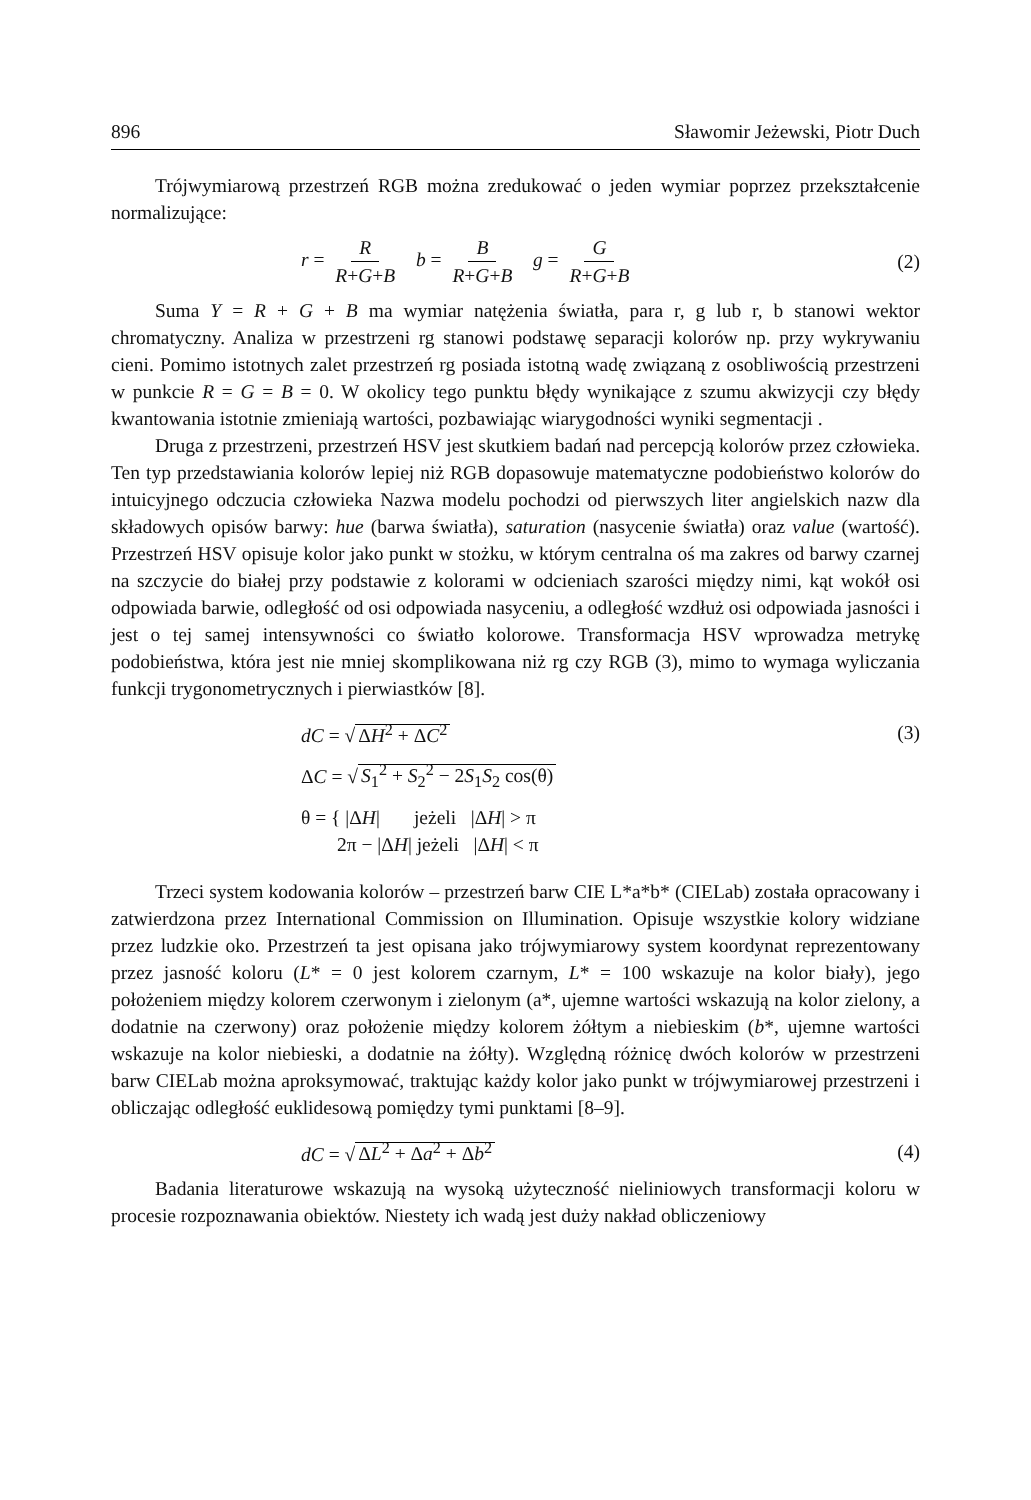896 Sławomir Jeżewski, Piotr Duch
Trójwymiarową przestrzeń RGB można zredukować o jeden wymiar poprzez przekształcenie normalizujące:
r = R R+G+B b = B R+G+B g = G R+G+B
(2)
Suma Y = R + G + B ma wymiar natężenia światła, para r, g lub r, b stanowi wektor chromatyczny. Analiza w przestrzeni rg stanowi podstawę separacji kolorów np. przy wykrywaniu cieni. Pomimo istotnych zalet przestrzeń rg posiada istotną wadę związaną z osobliwością przestrzeni w punkcie R = G = B = 0. W okolicy tego punktu błędy wynikające z szumu akwizycji czy błędy kwantowania istotnie zmieniają wartości, pozbawiając wiarygodności wyniki segmentacji .
Druga z przestrzeni, przestrzeń HSV jest skutkiem badań nad percepcją kolorów przez człowieka. Ten typ przedstawiania kolorów lepiej niż RGB dopasowuje matematyczne podobieństwo kolorów do intuicyjnego odczucia człowieka Nazwa modelu pochodzi od pierwszych liter angielskich nazw dla składowych opisów barwy: hue (barwa światła), saturation (nasycenie światła) oraz value (wartość). Przestrzeń HSV opisuje kolor jako punkt w stożku, w którym centralna oś ma zakres od barwy czarnej na szczycie do białej przy podstawie z kolorami w odcieniach szarości między nimi, kąt wokół osi odpowiada barwie, odległość od osi odpowiada nasyceniu, a odległość wzdłuż osi odpowiada jasności i jest o tej samej intensywności co światło kolorowe. Transformacja HSV wprowadza metrykę podobieństwa, która jest nie mniej skomplikowana niż rg czy RGB (3), mimo to wymaga wyliczania funkcji trygonometrycznych i pierwiastków [8].
dC = √ ΔH<sup>2</sup> + ΔC<sup>2</sup> (3)
ΔC = √ S<sub>1</sub><sup>2</sup> + S<sub>2</sub><sup>2</sup> − 2S<sub>1</sub>S<sub>2</sub> cos(θ)
θ = { |ΔH| jeżeli |ΔH| > π
2π − |ΔH| jeżeli |ΔH| < π
Trzeci system kodowania kolorów – przestrzeń barw CIE L*a*b* (CIELab) została opracowany i zatwierdzona przez International Commission on Illumination. Opisuje wszystkie kolory widziane przez ludzkie oko. Przestrzeń ta jest opisana jako trójwymiarowy system koordynat reprezentowany przez jasność koloru (L* = 0 jest kolorem czarnym, L* = 100 wskazuje na kolor biały), jego położeniem między kolorem czerwonym i zielonym (a*, ujemne wartości wskazują na kolor zielony, a dodatnie na czerwony) oraz położenie między kolorem żółtym a niebieskim (b*, ujemne wartości wskazuje na kolor niebieski, a dodatnie na żółty). Względną różnicę dwóch kolorów w przestrzeni barw CIELab można aproksymować, traktując każdy kolor jako punkt w trójwymiarowej przestrzeni i obliczając odległość euklidesową pomiędzy tymi punktami [8–9].
dC = √ ΔL<sup>2</sup> + Δa<sup>2</sup> + Δb<sup>2</sup> (4)
Badania literaturowe wskazują na wysoką użyteczność nieliniowych transformacji koloru w procesie rozpoznawania obiektów. Niestety ich wadą jest duży nakład obliczeniowy